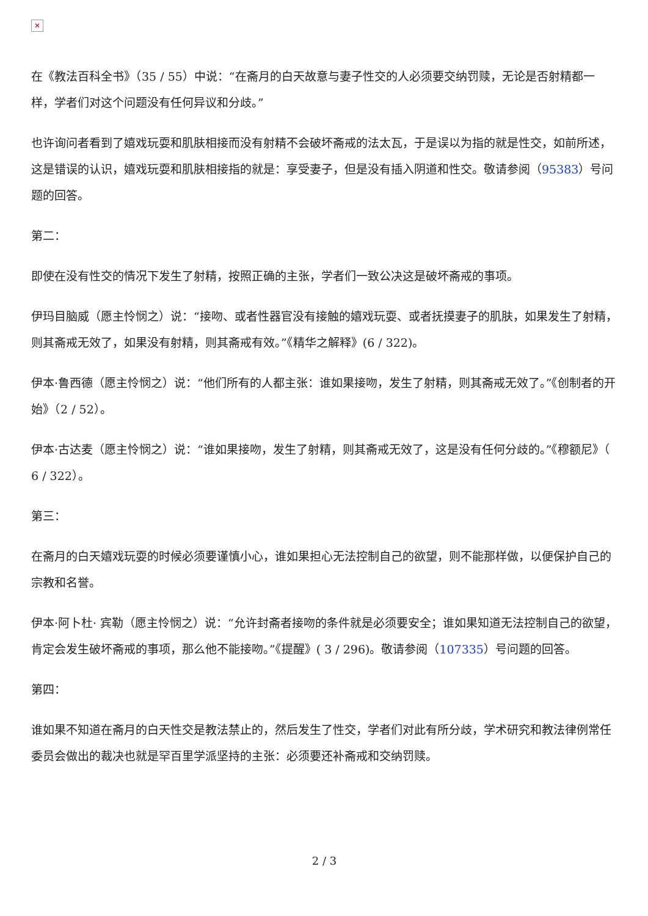✕
在《教法百科全书》（35 / 55）中说：“在斋月的白天故意与妻子性交的人必须要交纳罚赎，无论是否射精都一样，学者们对这个问题没有任何异议和分歧。”
也许询问者看到了嬉戏玩耍和肌肤相接而没有射精不会破坏斋戒的法太瓦，于是误以为指的就是性交，如前所述，这是错误的认识，嬉戏玩耍和肌肤相接指的就是：享受妻子，但是没有插入阴道和性交。敬请参阅（95383）号问题的回答。
第二：
即使在没有性交的情况下发生了射精，按照正确的主张，学者们一致公决这是破坏斋戒的事项。
伊玛目脑威（愿主怜悯之）说：“接吻、或者性器官没有接触的嬉戏玩耍、或者抚摸妻子的肌肤，如果发生了射精，则其斋戒无效了，如果没有射精，则其斋戒有效。”《精华之解释》(6 / 322)。
伊本·鲁西德（愿主怜悯之）说：“他们所有的人都主张：谁如果接吻，发生了射精，则其斋戒无效了。”《创制者的开始》（2 / 52）。
伊本·古达麦（愿主怜悯之）说：“谁如果接吻，发生了射精，则其斋戒无效了，这是没有任何分歧的。”《穆额尼》（ 6 / 322）。
第三：
在斋月的白天嬉戏玩耍的时候必须要谨慎小心，谁如果担心无法控制自己的欲望，则不能那样做，以便保护自己的宗教和名誉。
伊本·阿卜杜· 宾勒（愿主怜悯之）说：“允许封斋者接吻的条件就是必须要安全；谁如果知道无法控制自己的欲望，肯定会发生破坏斋戒的事项，那么他不能接吻。”《提醒》( 3 / 296)。敬请参阅（107335）号问题的回答。
第四：
谁如果不知道在斋月的白天性交是教法禁止的，然后发生了性交，学者们对此有所分歧，学术研究和教法律例常任委员会做出的裁决也就是罕百里学派坚持的主张：必须要还补斋戒和交纳罚赎。
2 / 3